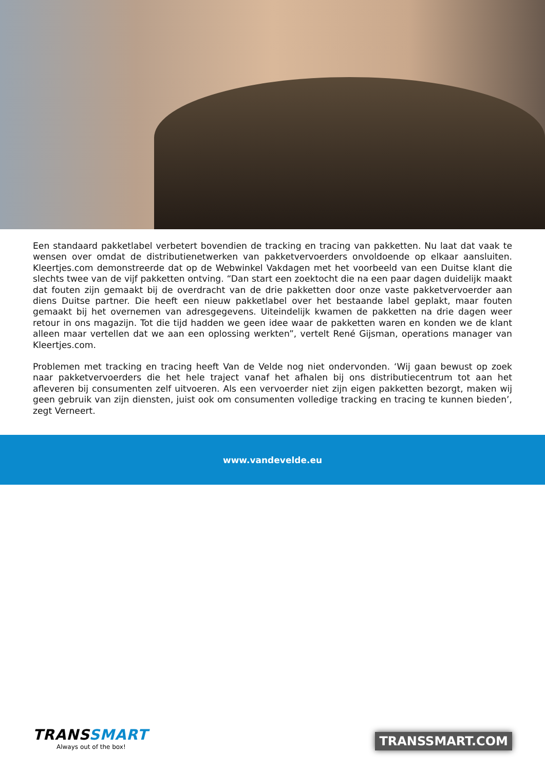Een standaard pakketlabel verbetert bovendien de tracking en tracing van pakketten. Nu laat dat vaak te wensen over omdat de distributienetwerken van pakketvervoerders onvoldoende op elkaar aansluiten. Kleertjes.com demonstreerde dat op de Webwinkel Vakdagen met het voorbeeld van een Duitse klant die slechts twee van de vijf pakketten ontving. “Dan start een zoektocht die na een paar dagen duidelijk maakt dat fouten zijn gemaakt bij de overdracht van de drie pakketten door onze vaste pakketvervoerder aan diens Duitse partner. Die heeft een nieuw pakketlabel over het bestaande label geplakt, maar fouten gemaakt bij het overnemen van adresgegevens. Uiteindelijk kwamen de pakketten na drie dagen weer retour in ons magazijn. Tot die tijd hadden we geen idee waar de pakketten waren en konden we de klant alleen maar vertellen dat we aan een oplossing werkten”, vertelt René Gijsman, operations manager van Kleertjes.com.
Problemen met tracking en tracing heeft Van de Velde nog niet ondervonden. ‘Wij gaan bewust op zoek naar pakketvervoerders die het hele traject vanaf het afhalen bij ons distributiecentrum tot aan het afleveren bij consumenten zelf uitvoeren. Als een vervoerder niet zijn eigen pakketten bezorgt, maken wij geen gebruik van zijn diensten, juist ook om consumenten volledige tracking en tracing te kunnen bieden’, zegt Verneert.
www.vandevelde.eu
TRANSSMART
Always out of the box!
TRANSSMART.COM